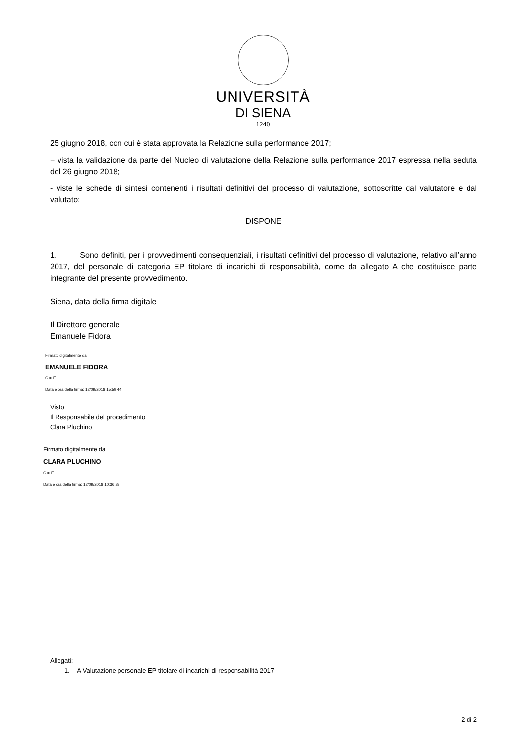UNIVERSITÀ
DI SIENA
1240
25 giugno 2018, con cui è stata approvata la Relazione sulla performance 2017;
− vista la validazione da parte del Nucleo di valutazione della Relazione sulla performance 2017 espressa nella seduta del 26 giugno 2018;
- viste le schede di sintesi contenenti i risultati definitivi del processo di valutazione, sottoscritte dal valutatore e dal valutato;
DISPONE
1. Sono definiti, per i provvedimenti consequenziali, i risultati definitivi del processo di valutazione, relativo all’anno 2017, del personale di categoria EP titolare di incarichi di responsabilità, come da allegato A che costituisce parte integrante del presente provvedimento.
Siena, data della firma digitale
Il Direttore generale
Emanuele Fidora
Firmato digitalmente da
EMANUELE FIDORA
C = IT
Data e ora della firma: 12/09/2018 15:59:44
Visto
Il Responsabile del procedimento
Clara Pluchino
Firmato digitalmente da
CLARA PLUCHINO
C = IT
Data e ora della firma: 12/09/2018 10:36:28
Allegati:
1. A Valutazione personale EP titolare di incarichi di responsabilità 2017
2 di 2